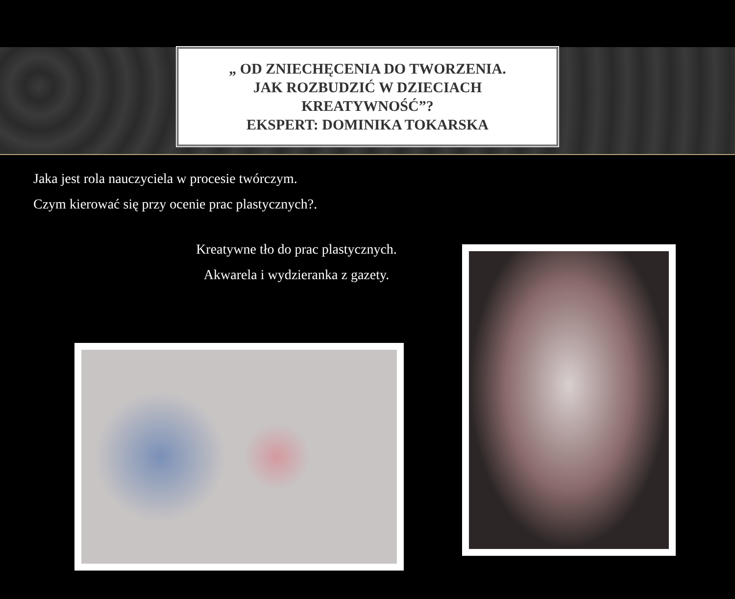„ OD ZNIECHĘCENIA DO TWORZENIA.
JAK ROZBUDZIĆ W DZIECIACH
KREATYWNOŚĆ”?
EKSPERT: DOMINIKA TOKARSKA
Jaka jest rola nauczyciela w procesie twórczym.
Czym kierować się przy ocenie prac plastycznych?.
Kreatywne tło do prac plastycznych.
Akwarela i wydzieranka z gazety.